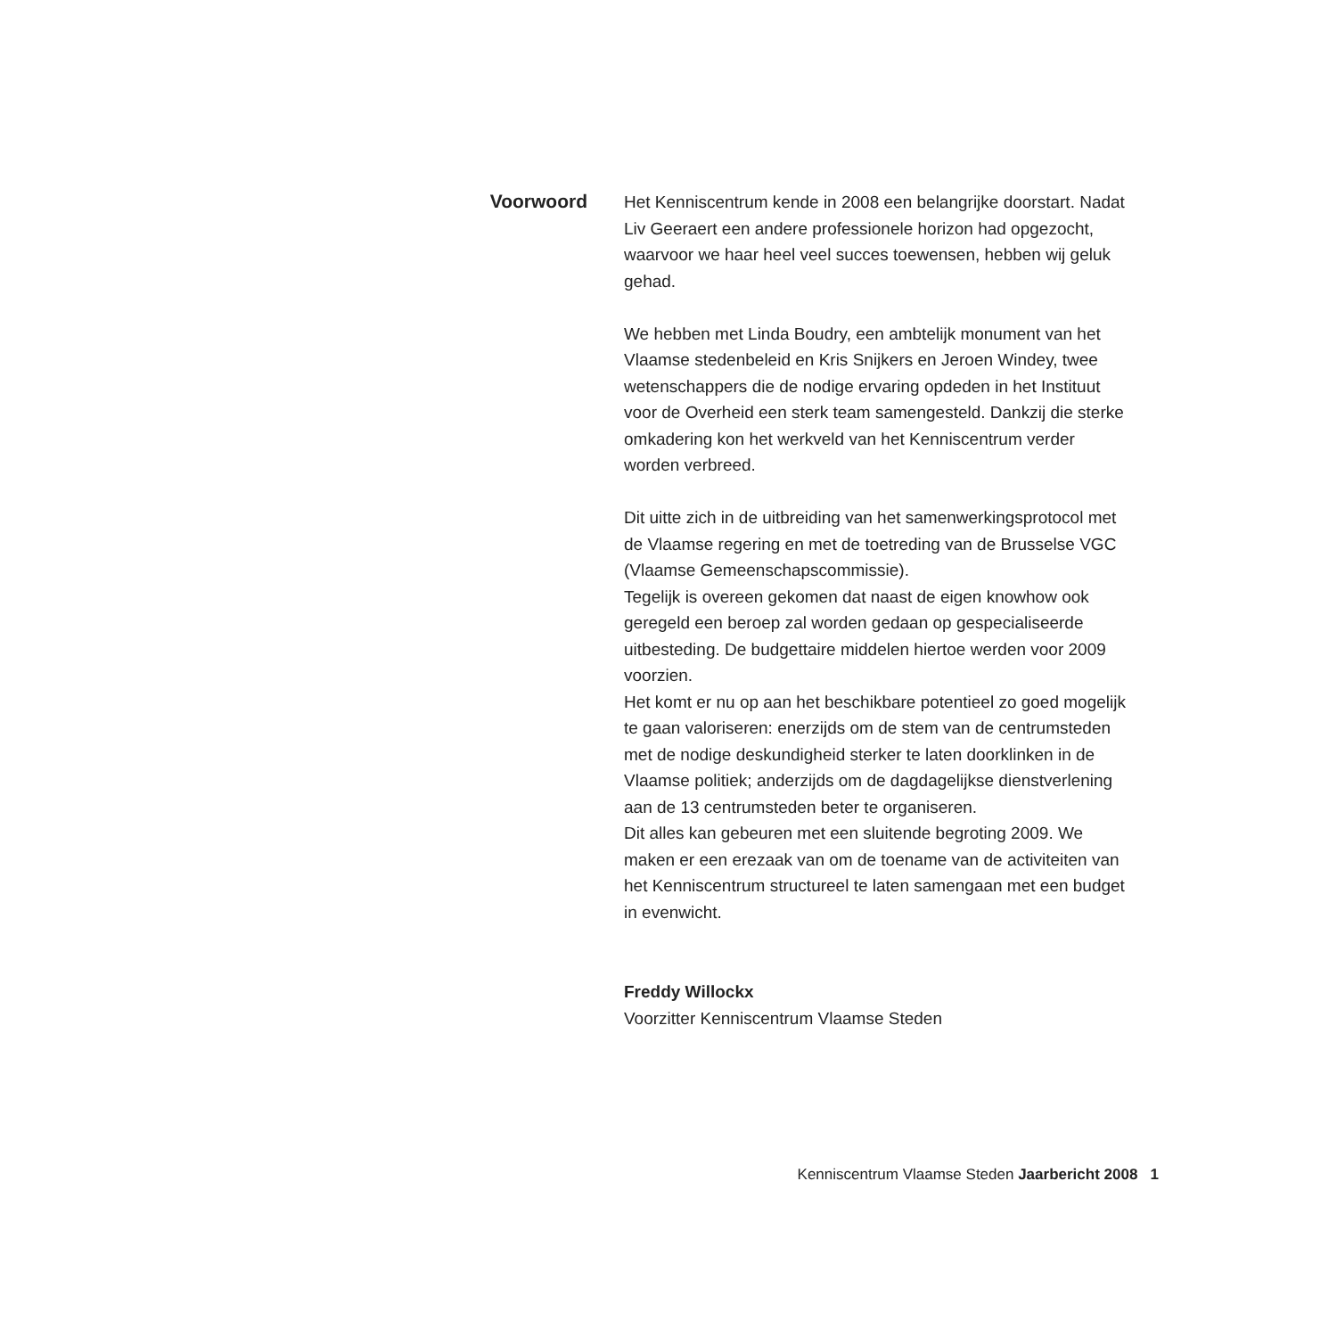Voorwoord
Het Kenniscentrum kende in 2008 een belangrijke doorstart. Nadat Liv Geeraert een andere professionele horizon had opgezocht, waarvoor we haar heel veel succes toewensen, hebben wij geluk gehad.
We hebben met Linda Boudry, een ambtelijk monument van het Vlaamse stedenbeleid en Kris Snijkers en Jeroen Windey, twee wetenschappers die de nodige ervaring opdeden in het Instituut voor de Overheid een sterk team samengesteld. Dankzij die sterke omkadering kon het werkveld van het Kenniscentrum verder worden verbreed.
Dit uitte zich in de uitbreiding van het samenwerkingsprotocol met de Vlaamse regering en met de toetreding van de Brusselse VGC (Vlaamse Gemeenschapscommissie).
Tegelijk is overeen gekomen dat naast de eigen knowhow ook geregeld een beroep zal worden gedaan op gespecialiseerde uitbesteding. De budgettaire middelen hiertoe werden voor 2009 voorzien.
Het komt er nu op aan het beschikbare potentieel zo goed mogelijk te gaan valoriseren: enerzijds om de stem van de centrumsteden met de nodige deskundigheid sterker te laten doorklinken in de Vlaamse politiek; anderzijds om de dagdagelijkse dienstverlening aan de 13 centrumsteden beter te organiseren.
Dit alles kan gebeuren met een sluitende begroting 2009. We maken er een erezaak van om de toename van de activiteiten van het Kenniscentrum structureel te laten samengaan met een budget in evenwicht.
Freddy Willockx
Voorzitter Kenniscentrum Vlaamse Steden
Kenniscentrum Vlaamse Steden Jaarbericht 2008 1